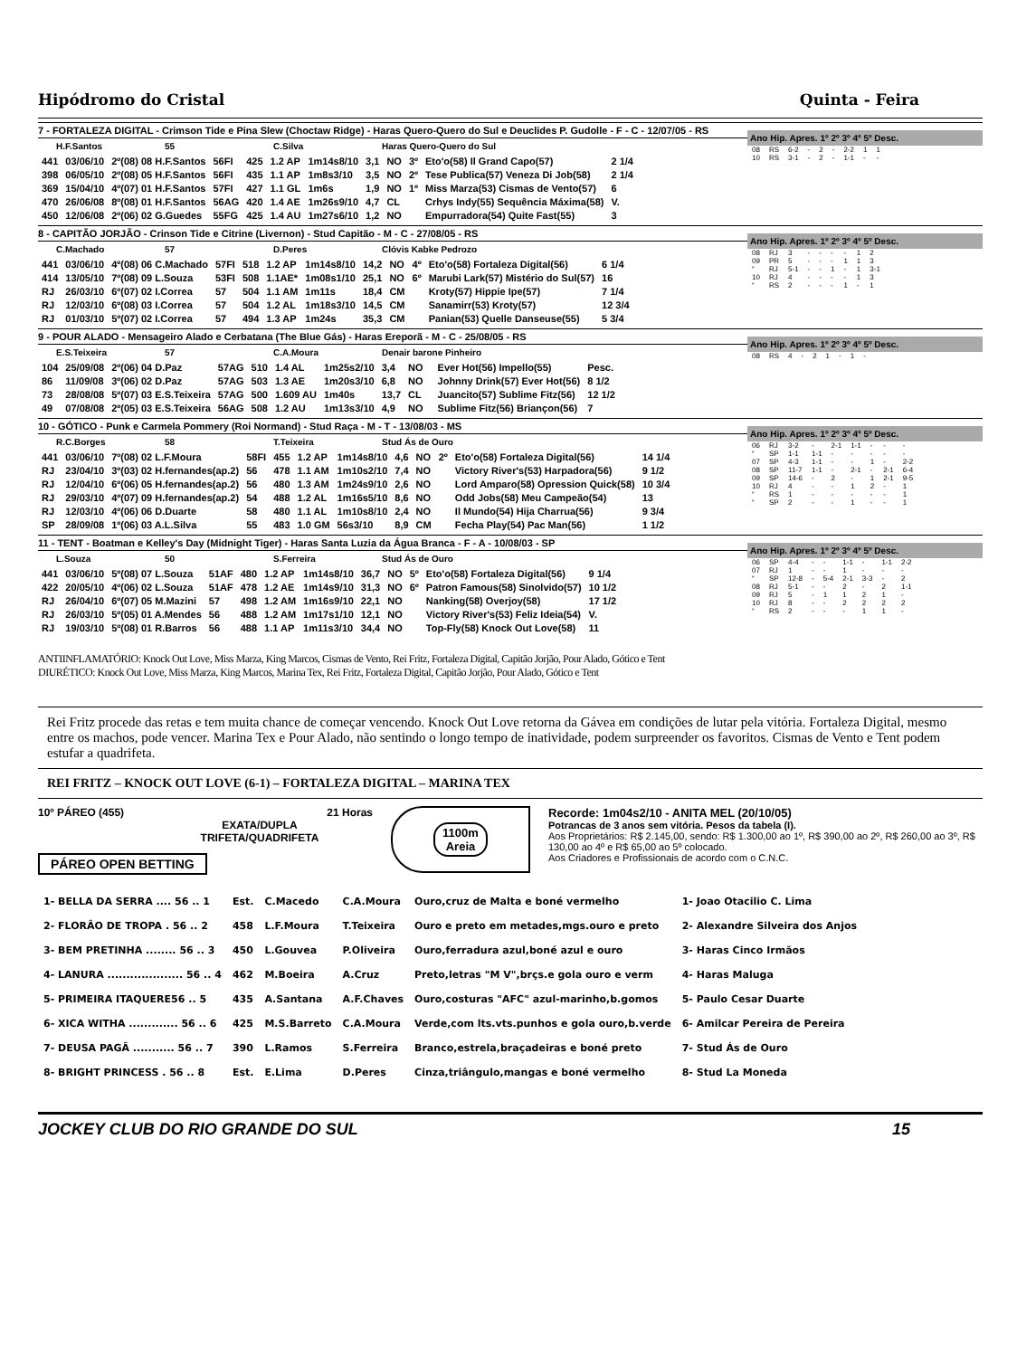Hipódromo do Cristal Quinta - Feira
7 - FORTALEZA DIGITAL - Crimson Tide e Pina Slew (Choctaw Ridge) - Haras Quero-Quero do Sul e Deuclides P. Gudolle - F - C - 12/07/05 - RS
H.F.Santos 55 C.Silva Haras Quero-Quero do Sul
| 441 | 03/06/10 | 2º(08) 08 H.F.Santos | 56FI | 425 | 1.2 AP | 1m14s8/10 | 3,1 | NO | 3º | Eto'o(58) Il Grand Capo(57) | 2 1/4 |
| 398 | 06/05/10 | 2º(08) 05 H.F.Santos | 56FI | 435 | 1.1 AP | 1m8s3/10 | 3,5 | NO | 2º | Tese Publica(57) Veneza Di Job(58) | 2 1/4 |
| 369 | 15/04/10 | 4º(07) 01 H.F.Santos | 57FI | 427 | 1.1 GL | 1m6s | 1,9 | NO | 1º | Miss Marza(53) Cismas de Vento(57) | 6 |
| 470 | 26/06/08 | 8º(08) 01 H.F.Santos | 56AG | 420 | 1.4 AE | 1m26s9/10 | 4,7 | CL | | Crhys Indy(55) Sequência Máxima(58) | V. |
| 450 | 12/06/08 | 2º(06) 02 G.Guedes | 55FG | 425 | 1.4 AU | 1m27s6/10 | 1,2 | NO | | Empurradora(54) Quite Fast(55) | 3 |
Ano Hip. Apres. 1º 2º 3º 4º 5º Desc.
| 08 | RS | 6-2 | - | 2 | - | 2-2 | 1 | 1 |
| 10 | RS | 3-1 | - | 2 | - | 1-1 | - | - |
8 - CAPITÃO JORJÃO - Crinson Tide e Citrine (Livernon) - Stud Capitão - M - C - 27/08/05 - RS
C.Machado 57 D.Peres Clóvis Kabke Pedrozo
| 441 | 03/06/10 | 4º(08) 06 C.Machado | 57FI | 518 | 1.2 AP | 1m14s8/10 | 14,2 | NO | 4º | Eto'o(58) Fortaleza Digital(56) | 6 1/4 |
| 414 | 13/05/10 | 7º(08) 09 L.Souza | 53FI | 508 | 1.1AE* | 1m08s1/10 | 25,1 | NO | 6º | Marubi Lark(57) Mistério do Sul(57) | 16 |
| RJ | 26/03/10 | 6º(07) 02 I.Correa | 57 | 504 | 1.1 AM | 1m11s | 18,4 | CM | | Kroty(57) Hippie Ipe(57) | 7 1/4 |
| RJ | 12/03/10 | 6º(08) 03 I.Correa | 57 | 504 | 1.2 AL | 1m18s3/10 | 14,5 | CM | | Sanamirr(53) Kroty(57) | 12 3/4 |
| RJ | 01/03/10 | 5º(07) 02 I.Correa | 57 | 494 | 1.3 AP | 1m24s | 35,3 | CM | | Panian(53) Quelle Danseuse(55) | 5 3/4 |
Ano Hip. Apres. 1º 2º 3º 4º 5º Desc.
| 08 | RJ | 3 | - | - | - | - | 1 | 2 |
| 09 | PR | 5 | - | - | - | 1 | 1 | 3 |
| “ | RJ | 5-1 | - | - | 1 | - | 1 | 3-1 |
| 10 | RJ | 4 | - | - | - | - | 1 | 3 |
| “ | RS | 2 | - | - | - | 1 | - | 1 |
9 - POUR ALADO - Mensageiro Alado e Cerbatana (The Blue Gás) - Haras Ereporã - M - C - 25/08/05 - RS
E.S.Teixeira 57 C.A.Moura Denair barone Pinheiro
| 104 | 25/09/08 | 2º(06) 04 D.Paz | 57AG | 510 | 1.4 AL | 1m25s2/10 | 3,4 | NO | | Ever Hot(56) Impello(55) | Pesc. |
| 86 | 11/09/08 | 3º(06) 02 D.Paz | 57AG | 503 | 1.3 AE | 1m20s3/10 | 6,8 | NO | | Johnny Drink(57) Ever Hot(56) | 8 1/2 |
| 73 | 28/08/08 | 5º(07) 03 E.S.Teixeira | 57AG | 500 | 1.609 AU | 1m40s | 13,7 | CL | | Juancito(57) Sublime Fitz(56) | 12 1/2 |
| 49 | 07/08/08 | 2º(05) 03 E.S.Teixeira | 56AG | 508 | 1.2 AU | 1m13s3/10 | 4,9 | NO | | Sublime Fitz(56) Briançon(56) | 7 |
Ano Hip. Apres. 1º 2º 3º 4º 5º Desc.
| 08 | RS | 4 | - | 2 | 1 | - | 1 | - |
10 - GÓTICO - Punk e Carmela Pommery (Roi Normand) - Stud Raça - M - T - 13/08/03 - MS
R.C.Borges 58 T.Teixeira Stud Ás de Ouro
| 441 | 03/06/10 | 7º(08) 02 L.F.Moura | 58FI | 455 | 1.2 AP | 1m14s8/10 | 4,6 | NO | 2º | Eto'o(58) Fortaleza Digital(56) | 14 1/4 |
| RJ | 23/04/10 | 3º(03) 02 H.fernandes(ap.2) | 56 | 478 | 1.1 AM | 1m10s2/10 | 7,4 | NO | | Victory River's(53) Harpadora(56) | 9 1/2 |
| RJ | 12/04/10 | 6º(06) 05 H.fernandes(ap.2) | 56 | 480 | 1.3 AM | 1m24s9/10 | 2,6 | NO | | Lord Amparo(58) Opression Quick(58) | 10 3/4 |
| RJ | 29/03/10 | 4º(07) 09 H.fernandes(ap.2) | 54 | 488 | 1.2 AL | 1m16s5/10 | 8,6 | NO | | Odd Jobs(58) Meu Campeão(54) | 13 |
| RJ | 12/03/10 | 4º(06) 06 D.Duarte | 58 | 480 | 1.1 AL | 1m10s8/10 | 2,4 | NO | | Il Mundo(54) Hija Charrua(56) | 9 3/4 |
| SP | 28/09/08 | 1º(06) 03 A.L.Silva | 55 | 483 | 1.0 GM | 56s3/10 | 8,9 | CM | | Fecha Play(54) Pac Man(56) | 1 1/2 |
Ano Hip. Apres. 1º 2º 3º 4º 5º Desc.
| 06 | RJ | 3-2 | - | 2-1 | 1-1 | - | - | - |
| “ | SP | 1-1 | 1-1 | - | - | - | - | - |
| 07 | SP | 4-3 | 1-1 | - | - | 1 | - | 2-2 |
| 08 | SP | 11-7 | 1-1 | - | 2-1 | - | 2-1 | 6-4 |
| 09 | SP | 14-6 | - | 2 | - | 1 | 2-1 | 9-5 |
| 10 | RJ | 4 | - | - | 1 | 2 | - | 1 |
| “ | RS | 1 | - | - | - | - | - | 1 |
| “ | SP | 2 | - | - | 1 | - | - | 1 |
11 - TENT - Boatman e Kelley's Day (Midnight Tiger) - Haras Santa Luzia da Água Branca - F - A - 10/08/03 - SP
L.Souza 50 S.Ferreira Stud Ás de Ouro
| 441 | 03/06/10 | 5º(08) 07 L.Souza | 51AF | 480 | 1.2 AP | 1m14s8/10 | 36,7 | NO | 5º | Eto'o(58) Fortaleza Digital(56) | 9 1/4 |
| 422 | 20/05/10 | 4º(06) 02 L.Souza | 51AF | 478 | 1.2 AE | 1m14s9/10 | 31,3 | NO | 6º | Patron Famous(58) Sinolvido(57) | 10 1/2 |
| RJ | 26/04/10 | 6º(07) 05 M.Mazini | 57 | 498 | 1.2 AM | 1m16s9/10 | 22,1 | NO | | Nanking(58) Overjoy(58) | 17 1/2 |
| RJ | 26/03/10 | 5º(05) 01 A.Mendes | 56 | 488 | 1.2 AM | 1m17s1/10 | 12,1 | NO | | Victory River's(53) Feliz Ideia(54) | V. |
| RJ | 19/03/10 | 5º(08) 01 R.Barros | 56 | 488 | 1.1 AP | 1m11s3/10 | 34,4 | NO | | Top-Fly(58) Knock Out Love(58) | 11 |
Ano Hip. Apres. 1º 2º 3º 4º 5º Desc.
| 06 | SP | 4-4 | - | - | 1-1 | - | 1-1 | 2-2 |
| 07 | RJ | 1 | - | - | 1 | - | - | - |
| “ | SP | 12-8 | - | 5-4 | 2-1 | 3-3 | - | 2 |
| 08 | RJ | 5-1 | - | - | 2 | - | 2 | 1-1 |
| 09 | RJ | 5 | - | 1 | 1 | 2 | 1 | - |
| 10 | RJ | 8 | - | - | 2 | 2 | 2 | 2 |
| “ | RS | 2 | - | - | - | 1 | 1 | - |
ANTIINFLAMATÓRIO: Knock Out Love, Miss Marza, King Marcos, Cismas de Vento, Rei Fritz, Fortaleza Digital, Capitão Jorjão, Pour Alado, Gótico e Tent
DIURÉTICO: Knock Out Love, Miss Marza, King Marcos, Marina Tex, Rei Fritz, Fortaleza Digital, Capitão Jorjão, Pour Alado, Gótico e Tent
Rei Fritz procede das retas e tem muita chance de começar vencendo. Knock Out Love retorna da Gávea em condições de lutar pela vitória. Fortaleza Digital, mesmo entre os machos, pode vencer. Marina Tex e Pour Alado, não sentindo o longo tempo de inatividade, podem surpreender os favoritos. Cismas de Vento e Tent podem estufar a quadrifeta.
REI FRITZ – KNOCK OUT LOVE (6-1) – FORTALEZA DIGITAL – MARINA TEX
10º PÁREO (455) 21 Horas
EXATA/DUPLA
TRIFETA/QUADRIFETA
PÁREO OPEN BETTING
1100m
Areia
Recorde: 1m04s2/10 - ANITA MEL (20/10/05)
Potrancas de 3 anos sem vitória. Pesos da tabela (I).
Aos Proprietários: R$ 2.145,00, sendo: R$ 1.300,00 ao 1º, R$ 390,00 ao 2º, R$ 260,00 ao 3º, R$ 130,00 ao 4º e R$ 65,00 ao 5º colocado.
Aos Criadores e Profissionais de acordo com o C.N.C.
| 1- BELLA DA SERRA .... 56 .. 1 | Est. | C.Macedo | C.A.Moura | Ouro,cruz de Malta e boné vermelho | 1- Joao Otacilio C. Lima |
| 2- FLORÂO DE TROPA . 56 .. 2 | 458 | L.F.Moura | T.Teixeira | Ouro e preto em metades,mgs.ouro e preto | 2- Alexandre Silveira dos Anjos |
| 3- BEM PRETINHA ........ 56 .. 3 | 450 | L.Gouvea | P.Oliveira | Ouro,ferradura azul,boné azul e ouro | 3- Haras Cinco Irmãos |
| 4- LANURA .................... 56 .. 4 | 462 | M.Boeira | A.Cruz | Preto,letras "M V",brçs.e gola ouro e verm | 4- Haras Maluga |
| 5- PRIMEIRA ITAQUERE56 .. 5 | 435 | A.Santana | A.F.Chaves | Ouro,costuras "AFC" azul-marinho,b.gomos | 5- Paulo Cesar Duarte |
| 6- XICA WITHA ............. 56 .. 6 | 425 | M.S.Barreto | C.A.Moura | Verde,com lts.vts.punhos e gola ouro,b.verde | 6- Amilcar Pereira de Pereira |
| 7- DEUSA PAGÃ ........... 56 .. 7 | 390 | L.Ramos | S.Ferreira | Branco,estrela,braçadeiras e boné preto | 7- Stud Ás de Ouro |
| 8- BRIGHT PRINCESS . 56 .. 8 | Est. | E.Lima | D.Peres | Cinza,triângulo,mangas e boné vermelho | 8- Stud La Moneda |
JOCKEY CLUB DO RIO GRANDE DO SUL 15